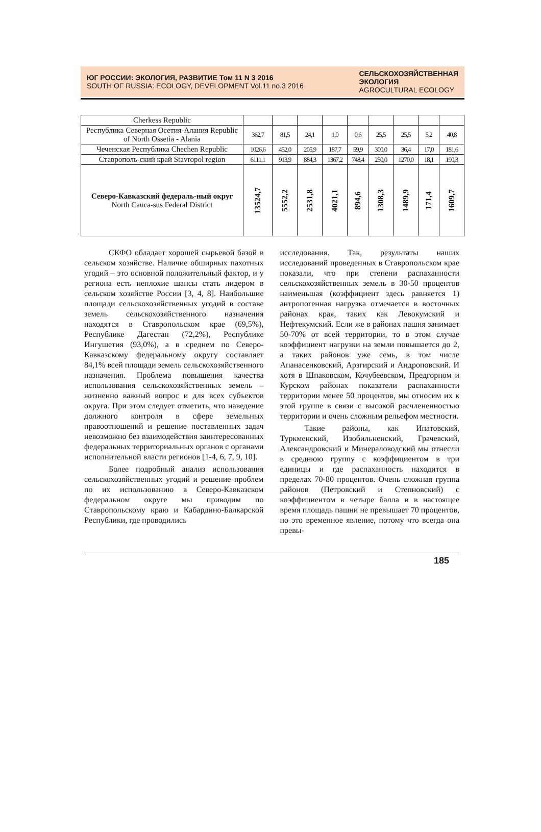ЮГ РОССИИ: ЭКОЛОГИЯ, РАЗВИТИЕ Том 11 N 3 2016
SOUTH OF RUSSIA: ECOLOGY, DEVELOPMENT Vol.11 no.3 2016
СЕЛЬСКОХОЗЯЙСТВЕННАЯ
ЭКОЛОГИЯ
AGROCULTURAL ECOLOGY
| Cherkess Republic | | | | | | | | | |
| Республика Северная Осетия-Алания Republic of North Ossetia - Alania | 362,7 | 81,5 | 24,1 | 1,0 | 0,6 | 25,5 | 25,5 | 5,2 | 40,8 |
| Чеченская Республика Chechen Republic | 1026,6 | 452,0 | 205,9 | 187,7 | 59,9 | 300,0 | 36,4 | 17,0 | 181,6 |
| Ставрополь-ский край Stavropol region | 6111,1 | 913,9 | 884,3 | 1367,2 | 748,4 | 250,0 | 1270,0 | 18,1 | 190,3 |
| Северо-Кавказский федераль-ный округ North Cauca-sus Federal District | 13524,7 | 5552,2 | 2531,8 | 4021,1 | 894,6 | 1308,3 | 1489,9 | 171,4 | 1609,7 |
СКФО обладает хорошей сырьевой базой в сельском хозяйстве. Наличие обширных пахотных угодий – это основной положительный фактор, и у региона есть неплохие шансы стать лидером в сельском хозяйстве России [3, 4, 8]. Наибольшие площади сельскохозяйственных угодий в составе земель сельскохозяйственного назначения находятся в Ставропольском крае (69,5%), Республике Дагестан (72,2%), Республике Ингушетия (93,0%), а в среднем по Северо-Кавказскому федеральному округу составляет 84,1% всей площади земель сельскохозяйственного назначения. Проблема повышения качества использования сельскохозяйственных земель – жизненно важный вопрос и для всех субъектов округа. При этом следует отметить, что наведение должного контроля в сфере земельных правоотношений и решение поставленных задач невозможно без взаимодействия заинтересованных федеральных территориальных органов с органами исполнительной власти регионов [1-4, 6, 7, 9, 10].
Более подробный анализ использования сельскохозяйственных угодий и решение проблем по их использованию в Северо-Кавказском федеральном округе мы приводим по Ставропольскому краю и Кабардино-Балкарской Республики, где проводились
исследования. Так, результаты наших исследований проведенных в Ставропольском крае показали, что при степени распаханности сельскохозяйственных земель в 30-50 процентов наименьшая (коэффициент здесь равняется 1) антропогенная нагрузка отмечается в восточных районах края, таких как Левокумский и Нефтекумский. Если же в районах пашня занимает 50-70% от всей территории, то в этом случае коэффициент нагрузки на земли повышается до 2, а таких районов уже семь, в том числе Апанасенковский, Арзгирский и Андроповский. И хотя в Шпаковском, Кочубеевском, Предгорном и Курском районах показатели распаханности территории менее 50 процентов, мы относим их к этой группе в связи с высокой расчлененностью территории и очень сложным рельефом местности.
Такие районы, как Ипатовский, Туркменский, Изобильненский, Грачевский, Александровский и Минераловодский мы отнесли в среднюю группу с коэффициентом в три единицы и где распаханность находится в пределах 70-80 процентов. Очень сложная группа районов (Петровский и Степновский) с коэффициентом в четыре балла и в настоящее время площадь пашни не превышает 70 процентов, но это временное явление, потому что всегда она превы-
185